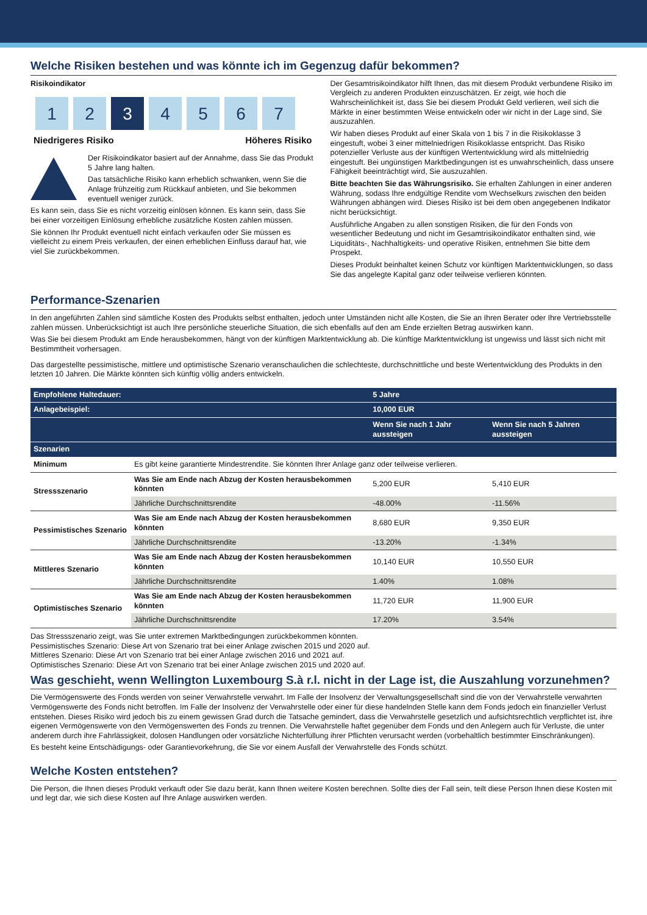Welche Risiken bestehen und was könnte ich im Gegenzug dafür bekommen?
Risikoindikator
1 2 3 4567
Niedrigeres Risiko Höheres Risiko
Der Risikoindikator basiert auf der Annahme, dass Sie das Produkt 5 Jahre lang halten.
Das tatsächliche Risiko kann erheblich schwanken, wenn Sie die Anlage frühzeitig zum Rückkauf anbieten, und Sie bekommen eventuell weniger zurück.
Es kann sein, dass Sie es nicht vorzeitig einlösen können. Es kann sein, dass Sie bei einer vorzeitigen Einlösung erhebliche zusätzliche Kosten zahlen müssen.
Sie können Ihr Produkt eventuell nicht einfach verkaufen oder Sie müssen es vielleicht zu einem Preis verkaufen, der einen erheblichen Einfluss darauf hat, wie viel Sie zurückbekommen.
Der Gesamtrisikoindikator hilft Ihnen, das mit diesem Produkt verbundene Risiko im Vergleich zu anderen Produkten einzuschätzen. Er zeigt, wie hoch die Wahrscheinlichkeit ist, dass Sie bei diesem Produkt Geld verlieren, weil sich die Märkte in einer bestimmten Weise entwickeln oder wir nicht in der Lage sind, Sie auszuzahlen.
Wir haben dieses Produkt auf einer Skala von 1 bis 7 in die Risikoklasse 3 eingestuft, wobei 3 einer mittelniedrigen Risikoklasse entspricht. Das Risiko potenzieller Verluste aus der künftigen Wertentwicklung wird als mittelniedrig eingestuft. Bei ungünstigen Marktbedingungen ist es unwahrscheinlich, dass unsere Fähigkeit beeinträchtigt wird, Sie auszuzahlen.
Bitte beachten Sie das Währungsrisiko. Sie erhalten Zahlungen in einer anderen Währung, sodass Ihre endgültige Rendite vom Wechselkurs zwischen den beiden Währungen abhängen wird. Dieses Risiko ist bei dem oben angegebenen Indikator nicht berücksichtigt.
Ausführliche Angaben zu allen sonstigen Risiken, die für den Fonds von wesentlicher Bedeutung und nicht im Gesamtrisikoindikator enthalten sind, wie Liquiditäts-, Nachhaltigkeits- und operative Risiken, entnehmen Sie bitte dem Prospekt.
Dieses Produkt beinhaltet keinen Schutz vor künftigen Marktentwicklungen, so dass Sie das angelegte Kapital ganz oder teilweise verlieren könnten.
Performance-Szenarien
In den angeführten Zahlen sind sämtliche Kosten des Produkts selbst enthalten, jedoch unter Umständen nicht alle Kosten, die Sie an Ihren Berater oder Ihre Vertriebsstelle zahlen müssen. Unberücksichtigt ist auch Ihre persönliche steuerliche Situation, die sich ebenfalls auf den am Ende erzielten Betrag auswirken kann.
Was Sie bei diesem Produkt am Ende herausbekommen, hängt von der künftigen Marktentwicklung ab. Die künftige Marktentwicklung ist ungewiss und lässt sich nicht mit Bestimmtheit vorhersagen.
Das dargestellte pessimistische, mittlere und optimistische Szenario veranschaulichen die schlechteste, durchschnittliche und beste Wertentwicklung des Produkts in den letzten 10 Jahren. Die Märkte könnten sich künftig völlig anders entwickeln.
| Empfohlene Haltedauer: | | 5 Jahre | |
| --- | --- | --- | --- |
| Anlagebeispiel: | | 10,000 EUR | |
| | | Wenn Sie nach 1 Jahr aussteigen | Wenn Sie nach 5 Jahren aussteigen |
| Szenarien | | | |
| Minimum | Es gibt keine garantierte Mindestrendite. Sie könnten Ihrer Anlage ganz oder teilweise verlieren. | | |
| Stressszenario | Was Sie am Ende nach Abzug der Kosten herausbekommen könnten | 5,200 EUR | 5,410 EUR |
| | Jährliche Durchschnittsrendite | -48.00% | -11.56% |
| Pessimistisches Szenario | Was Sie am Ende nach Abzug der Kosten herausbekommen könnten | 8,680 EUR | 9,350 EUR |
| | Jährliche Durchschnittsrendite | -13.20% | -1.34% |
| Mittleres Szenario | Was Sie am Ende nach Abzug der Kosten herausbekommen könnten | 10,140 EUR | 10,550 EUR |
| | Jährliche Durchschnittsrendite | 1.40% | 1.08% |
| Optimistisches Szenario | Was Sie am Ende nach Abzug der Kosten herausbekommen könnten | 11,720 EUR | 11,900 EUR |
| | Jährliche Durchschnittsrendite | 17.20% | 3.54% |
Das Stressszenario zeigt, was Sie unter extremen Marktbedingungen zurückbekommen könnten.
Pessimistisches Szenario: Diese Art von Szenario trat bei einer Anlage zwischen 2015 und 2020 auf.
Mittleres Szenario: Diese Art von Szenario trat bei einer Anlage zwischen 2016 und 2021 auf.
Optimistisches Szenario: Diese Art von Szenario trat bei einer Anlage zwischen 2015 und 2020 auf.
Was geschieht, wenn Wellington Luxembourg S.à r.l. nicht in der Lage ist, die Auszahlung vorzunehmen?
Die Vermögenswerte des Fonds werden von seiner Verwahrstelle verwahrt. Im Falle der Insolvenz der Verwaltungsgesellschaft sind die von der Verwahrstelle verwahrten Vermögenswerte des Fonds nicht betroffen. Im Falle der Insolvenz der Verwahrstelle oder einer für diese handelnden Stelle kann dem Fonds jedoch ein finanzieller Verlust entstehen. Dieses Risiko wird jedoch bis zu einem gewissen Grad durch die Tatsache gemindert, dass die Verwahrstelle gesetzlich und aufsichtsrechtlich verpflichtet ist, ihre eigenen Vermögenswerte von den Vermögenswerten des Fonds zu trennen. Die Verwahrstelle haftet gegenüber dem Fonds und den Anlegern auch für Verluste, die unter anderem durch ihre Fahrlässigkeit, dolosen Handlungen oder vorsätzliche Nichterfüllung ihrer Pflichten verursacht werden (vorbehaltlich bestimmter Einschränkungen).
Es besteht keine Entschädigungs- oder Garantievorkehrung, die Sie vor einem Ausfall der Verwahrstelle des Fonds schützt.
Welche Kosten entstehen?
Die Person, die Ihnen dieses Produkt verkauft oder Sie dazu berät, kann Ihnen weitere Kosten berechnen. Sollte dies der Fall sein, teilt diese Person Ihnen diese Kosten mit und legt dar, wie sich diese Kosten auf Ihre Anlage auswirken werden.